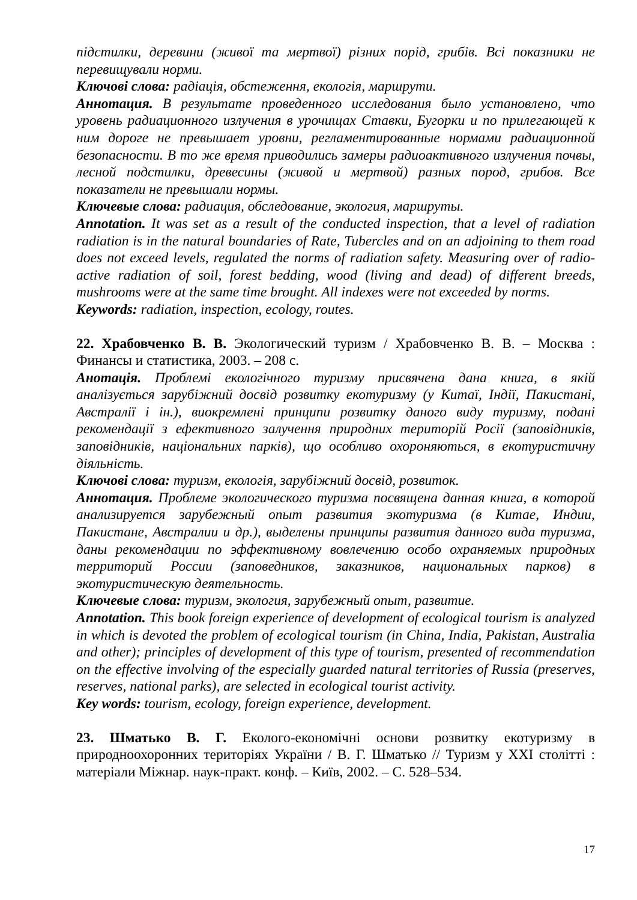підстилки, деревини (живої та мертвої) різних порід, грибів. Всі показники не перевищували норми.
Ключові слова: радіація, обстеження, екологія, маршрути.
Аннотация. В результате проведенного исследования было установлено, что уровень радиационного излучения в урочищах Ставки, Бугорки и по прилегающей к ним дороге не превышает уровни, регламентированные нормами радиационной безопасности. В то же время приводились замеры радиоактивного излучения почвы, лесной подстилки, древесины (живой и мертвой) разных пород, грибов. Все показатели не превышали нормы.
Ключевые слова: радиация, обследование, экология, маршруты.
Annotation. It was set as a result of the conducted inspection, that a level of radiation radiation is in the natural boundaries of Rate, Tubercles and on an adjoining to them road does not exceed levels, regulated the norms of radiation safety. Measuring over of radio-active radiation of soil, forest bedding, wood (living and dead) of different breeds, mushrooms were at the same time brought. All indexes were not exceeded by norms.
Keywords: radiation, inspection, ecology, routes.
22. Храбовченко В. В. Экологический туризм / Храбовченко В. В. – Москва : Финансы и статистика, 2003. – 208 с.
Анотація. Проблемі екологічного туризму присвячена дана книга, в якій аналізується зарубіжний досвід розвитку екотуризму (у Китаї, Індії, Пакистані, Австралії і ін.), виокремлені принципи розвитку даного виду туризму, подані рекомендації з ефективного залучення природних територій Росії (заповідників, заповідників, національних парків), що особливо охороняються, в екотуристичну діяльність.
Ключові слова: туризм, екологія, зарубіжний досвід, розвиток.
Аннотация. Проблеме экологического туризма посвящена данная книга, в которой анализируется зарубежный опыт развития экотуризма (в Китае, Индии, Пакистане, Австралии и др.), выделены принципы развития данного вида туризма, даны рекомендации по эффективному вовлечению особо охраняемых природных территорий России (заповедников, заказников, национальных парков) в экотуристическую деятельность.
Ключевые слова: туризм, экология, зарубежный опыт, развитие.
Annotation. This book foreign experience of development of ecological tourism is analyzed in which is devoted the problem of ecological tourism (in China, India, Pakistan, Australia and other); principles of development of this type of tourism, presented of recommendation on the effective involving of the especially guarded natural territories of Russia (preserves, reserves, national parks), are selected in ecological tourist activity.
Key words: tourism, ecology, foreign experience, development.
23. Шматько В. Г. Еколого-економічні основи розвитку екотуризму в природноохоронних територіях України / В. Г. Шматько // Туризм у XXI столітті : матеріали Міжнар. наук-практ. конф. – Київ, 2002. – С. 528–534.
17